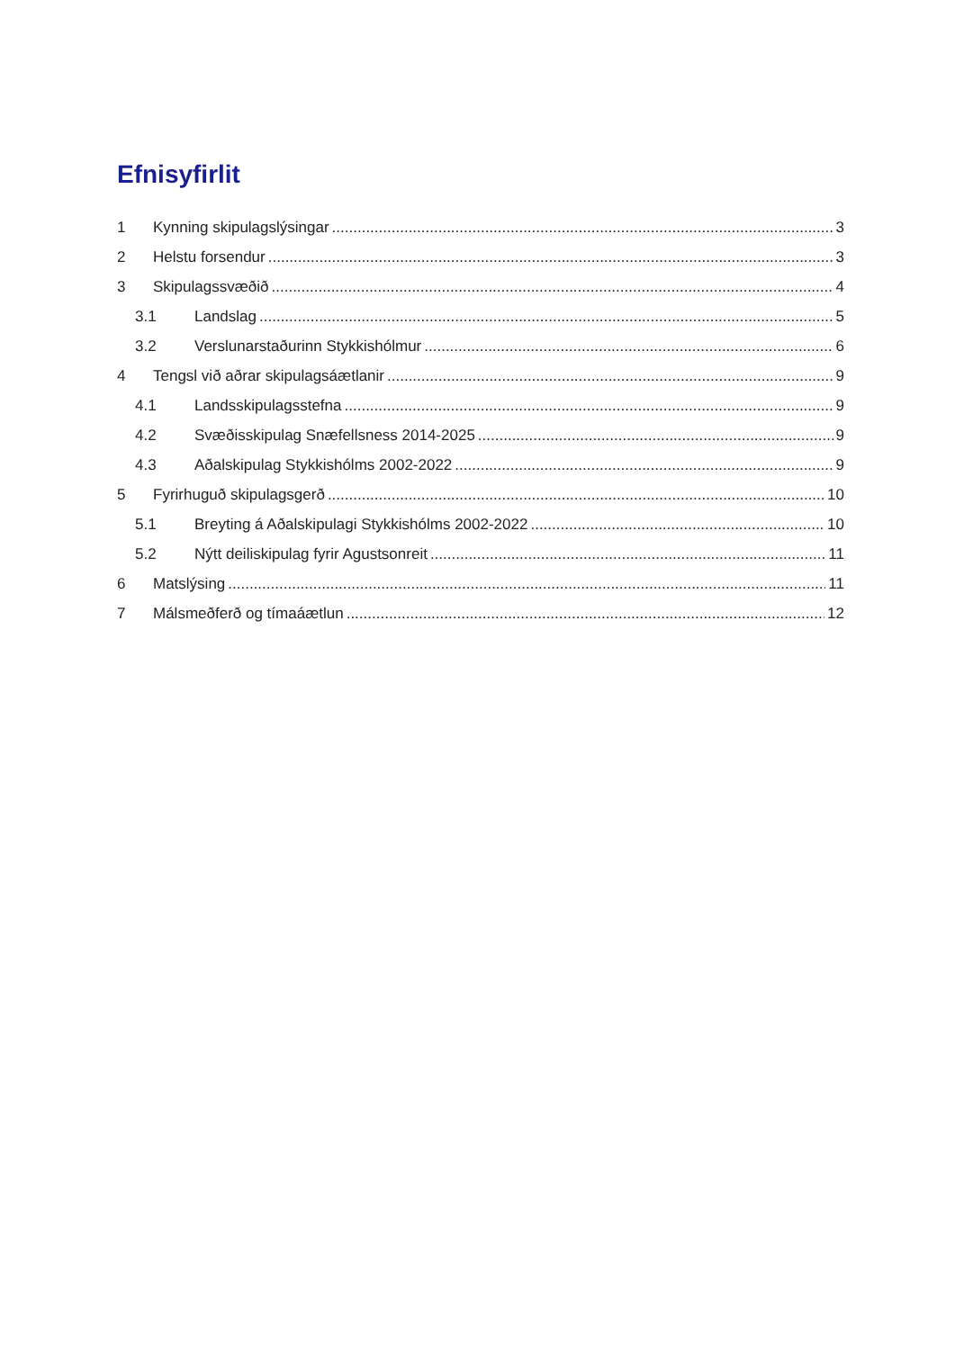Efnisyfirlit
1 Kynning skipulagslýsingar 3
2 Helstu forsendur 3
3 Skipulagssvæðið 4
3.1 Landslag 5
3.2 Verslunarstaðurinn Stykkishólmur 6
4 Tengsl við aðrar skipulagsáætlanir 9
4.1 Landsskipulagsstefna 9
4.2 Svæðisskipulag Snæfellsness 2014-2025 9
4.3 Aðalskipulag Stykkishólms 2002-2022 9
5 Fyrirhuguð skipulagsgerð 10
5.1 Breyting á Aðalskipulagi Stykkishólms 2002-2022 10
5.2 Nýtt deiliskipulag fyrir Agustsonreit 11
6 Matslýsing 11
7 Málsmeðferð og tímaáætlun 12